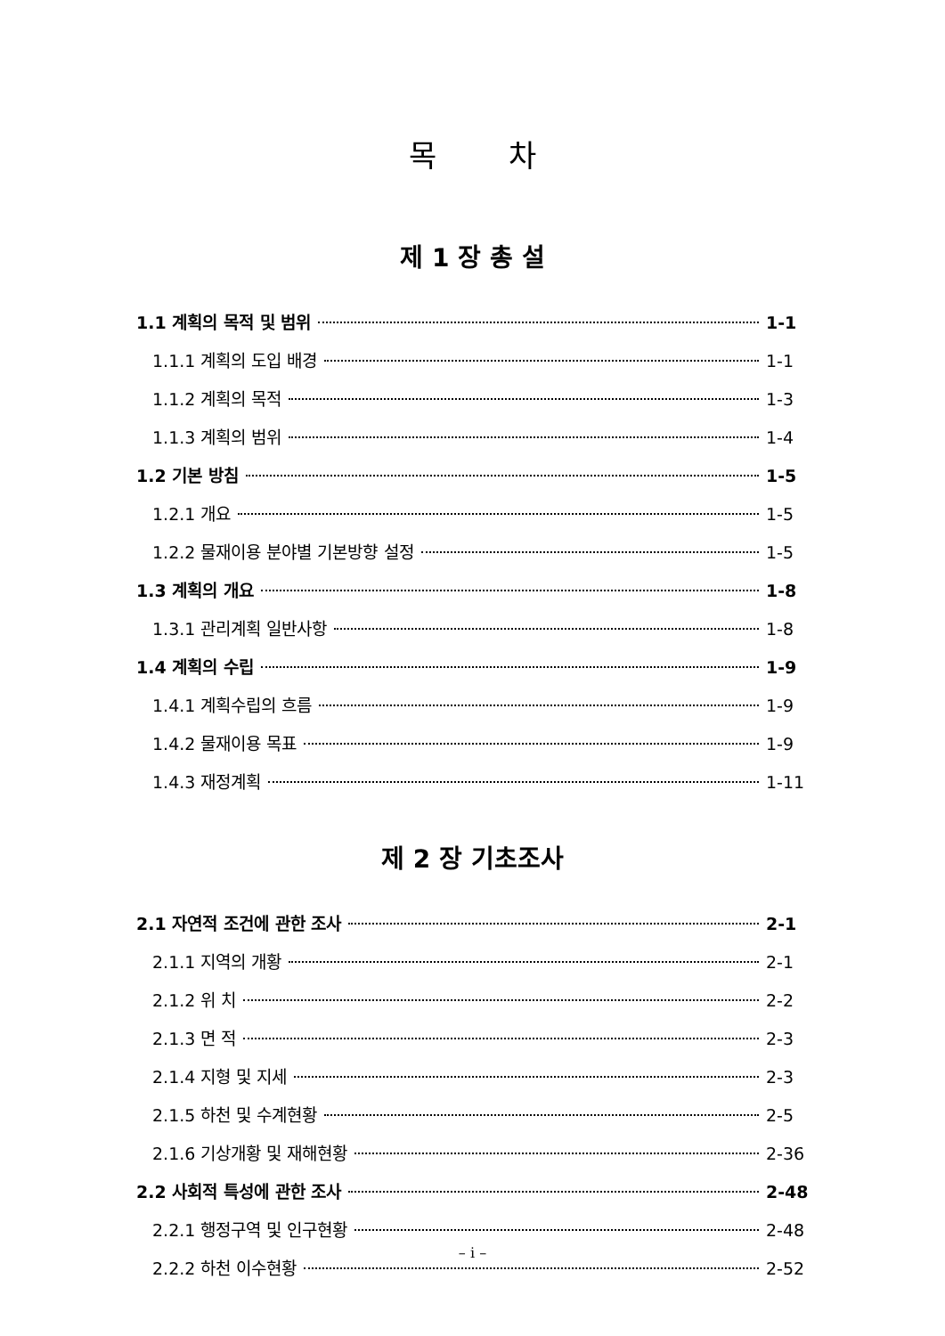목 차
제 1 장 총 설
1.1 계획의 목적 및 범위 1-1
1.1.1 계획의 도입 배경 1-1
1.1.2 계획의 목적 1-3
1.1.3 계획의 범위 1-4
1.2 기본 방침 1-5
1.2.1 개요 1-5
1.2.2 물재이용 분야별 기본방향 설정 1-5
1.3 계획의 개요 1-8
1.3.1 관리계획 일반사항 1-8
1.4 계획의 수립 1-9
1.4.1 계획수립의 흐름 1-9
1.4.2 물재이용 목표 1-9
1.4.3 재정계획 1-11
제 2 장 기초조사
2.1 자연적 조건에 관한 조사 2-1
2.1.1 지역의 개황 2-1
2.1.2 위 치 2-2
2.1.3 면 적 2-3
2.1.4 지형 및 지세 2-3
2.1.5 하천 및 수계현황 2-5
2.1.6 기상개황 및 재해현황 2-36
2.2 사회적 특성에 관한 조사 2-48
2.2.1 행정구역 및 인구현황 2-48
2.2.2 하천 이수현황 2-52
– i –